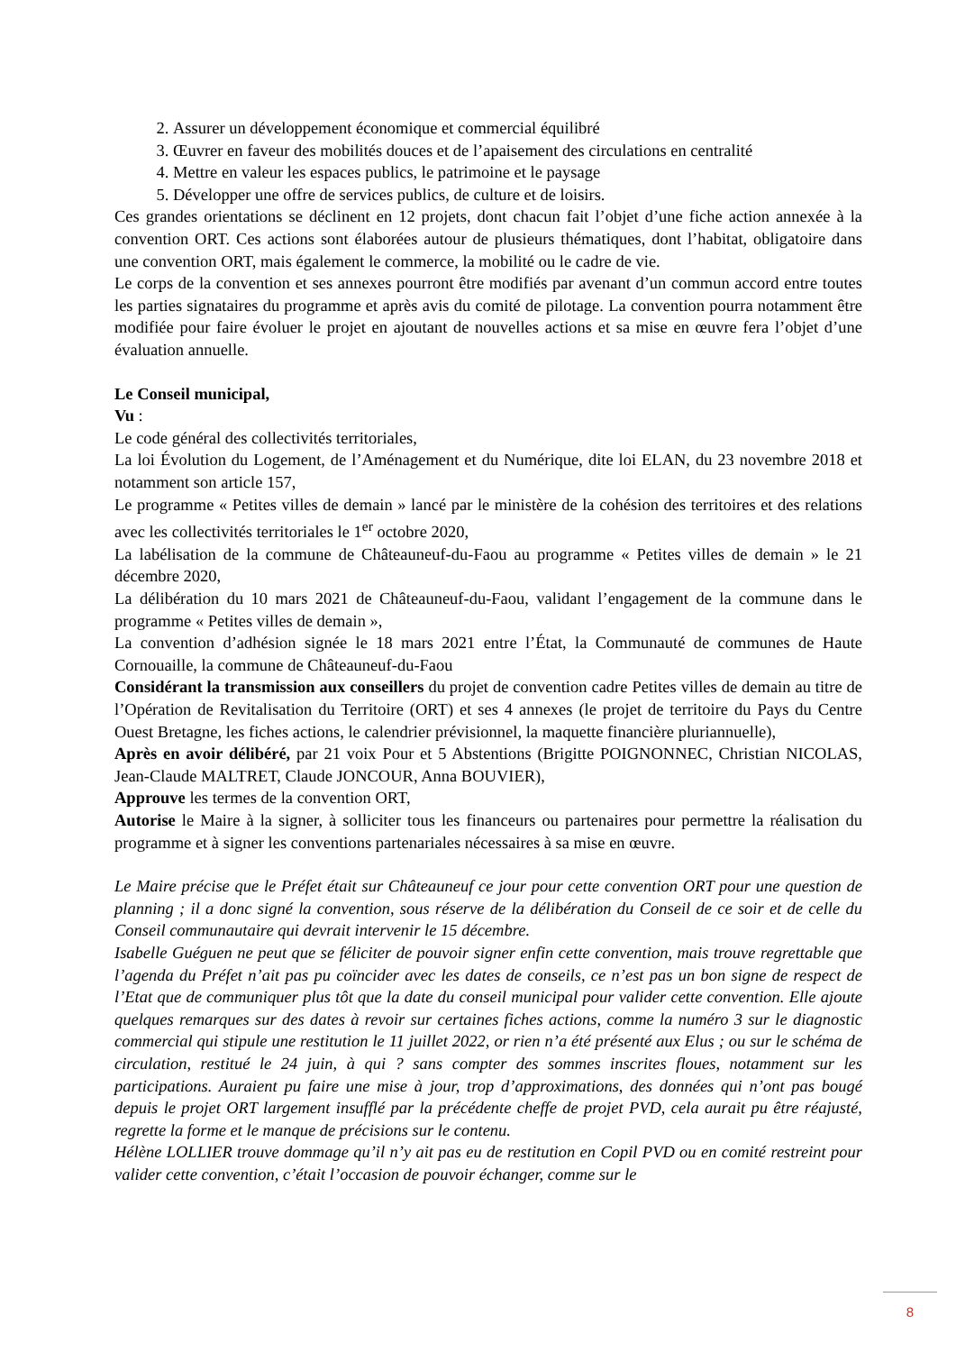2. Assurer un développement économique et commercial équilibré
3. Œuvrer en faveur des mobilités douces et de l’apaisement des circulations en centralité
4. Mettre en valeur les espaces publics, le patrimoine et le paysage
5. Développer une offre de services publics, de culture et de loisirs.
Ces grandes orientations se déclinent en 12 projets, dont chacun fait l’objet d’une fiche action annexée à la convention ORT. Ces actions sont élaborées autour de plusieurs thématiques, dont l’habitat, obligatoire dans une convention ORT, mais également le commerce, la mobilité ou le cadre de vie.
Le corps de la convention et ses annexes pourront être modifiés par avenant d’un commun accord entre toutes les parties signataires du programme et après avis du comité de pilotage. La convention pourra notamment être modifiée pour faire évoluer le projet en ajoutant de nouvelles actions et sa mise en œuvre fera l’objet d’une évaluation annuelle.
Le Conseil municipal,
Vu :
Le code général des collectivités territoriales,
La loi Évolution du Logement, de l’Aménagement et du Numérique, dite loi ELAN, du 23 novembre 2018 et notamment son article 157,
Le programme « Petites villes de demain » lancé par le ministère de la cohésion des territoires et des relations avec les collectivités territoriales le 1<sup>er</sup> octobre 2020,
La labélisation de la commune de Châteauneuf-du-Faou au programme « Petites villes de demain » le 21 décembre 2020,
La délibération du 10 mars 2021 de Châteauneuf-du-Faou, validant l’engagement de la commune dans le programme « Petites villes de demain »,
La convention d’adhésion signée le 18 mars 2021 entre l’État, la Communauté de communes de Haute Cornouaille, la commune de Châteauneuf-du-Faou
Considérant la transmission aux conseillers du projet de convention cadre Petites villes de demain au titre de l’Opération de Revitalisation du Territoire (ORT) et ses 4 annexes (le projet de territoire du Pays du Centre Ouest Bretagne, les fiches actions, le calendrier prévisionnel, la maquette financière pluriannuelle),
Après en avoir délibéré, par 21 voix Pour et 5 Abstentions (Brigitte POIGNONNEC, Christian NICOLAS, Jean-Claude MALTRET, Claude JONCOUR, Anna BOUVIER),
Approuve les termes de la convention ORT,
Autorise le Maire à la signer, à solliciter tous les financeurs ou partenaires pour permettre la réalisation du programme et à signer les conventions partenariales nécessaires à sa mise en œuvre.
Le Maire précise que le Préfet était sur Châteauneuf ce jour pour cette convention ORT pour une question de planning ; il a donc signé la convention, sous réserve de la délibération du Conseil de ce soir et de celle du Conseil communautaire qui devrait intervenir le 15 décembre.
Isabelle Guéguen ne peut que se féliciter de pouvoir signer enfin cette convention, mais trouve regrettable que l’agenda du Préfet n’ait pas pu coïncider avec les dates de conseils, ce n’est pas un bon signe de respect de l’Etat que de communiquer plus tôt que la date du conseil municipal pour valider cette convention. Elle ajoute quelques remarques sur des dates à revoir sur certaines fiches actions, comme la numéro 3 sur le diagnostic commercial qui stipule une restitution le 11 juillet 2022, or rien n’a été présenté aux Elus ; ou sur le schéma de circulation, restitué le 24 juin, à qui ? sans compter des sommes inscrites floues, notamment sur les participations. Auraient pu faire une mise à jour, trop d’approximations, des données qui n’ont pas bougé depuis le projet ORT largement insufflé par la précédente cheffe de projet PVD, cela aurait pu être réajusté, regrette la forme et le manque de précisions sur le contenu.
Hélène LOLLIER trouve dommage qu’il n’y ait pas eu de restitution en Copil PVD ou en comité restreint pour valider cette convention, c’était l’occasion de pouvoir échanger, comme sur le
8